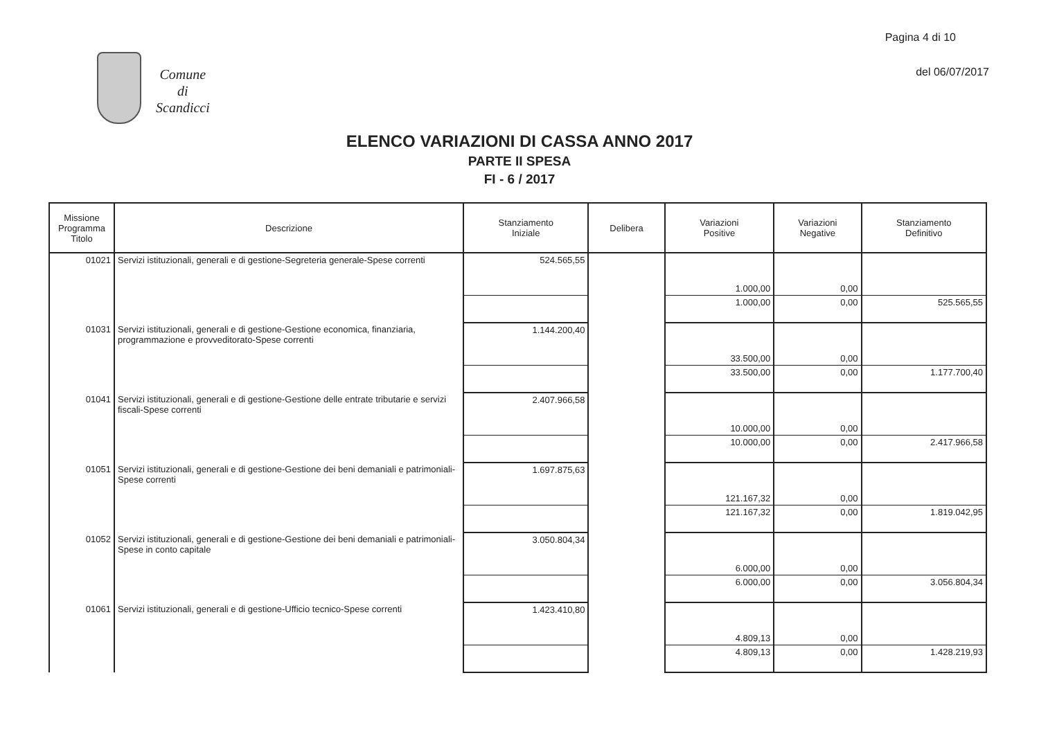Pagina 4 di 10
del 06/07/2017
Comune
di
Scandicci
ELENCO VARIAZIONI DI CASSA ANNO 2017
PARTE II SPESA
FI - 6 / 2017
| Missione Programma Titolo | Descrizione | Stanziamento Iniziale | Delibera | Variazioni Positive | Variazioni Negative | Stanziamento Definitivo |
| --- | --- | --- | --- | --- | --- | --- |
| 01021 | Servizi istituzionali, generali e di gestione-Segreteria generale-Spese correnti | 524.565,55 | | 1.000,00 | 0,00 | |
| | | | | 1.000,00 | 0,00 | 525.565,55 |
| 01031 | Servizi istituzionali, generali e di gestione-Gestione economica, finanziaria, programmazione e provveditorato-Spese correnti | 1.144.200,40 | | 33.500,00 | 0,00 | |
| | | | | 33.500,00 | 0,00 | 1.177.700,40 |
| 01041 | Servizi istituzionali, generali e di gestione-Gestione delle entrate tributarie e servizi fiscali-Spese correnti | 2.407.966,58 | | 10.000,00 | 0,00 | |
| | | | | 10.000,00 | 0,00 | 2.417.966,58 |
| 01051 | Servizi istituzionali, generali e di gestione-Gestione dei beni demaniali e patrimoniali-Spese correnti | 1.697.875,63 | | 121.167,32 | 0,00 | |
| | | | | 121.167,32 | 0,00 | 1.819.042,95 |
| 01052 | Servizi istituzionali, generali e di gestione-Gestione dei beni demaniali e patrimoniali-Spese in conto capitale | 3.050.804,34 | | 6.000,00 | 0,00 | |
| | | | | 6.000,00 | 0,00 | 3.056.804,34 |
| 01061 | Servizi istituzionali, generali e di gestione-Ufficio tecnico-Spese correnti | 1.423.410,80 | | 4.809,13 | 0,00 | |
| | | | | 4.809,13 | 0,00 | 1.428.219,93 |